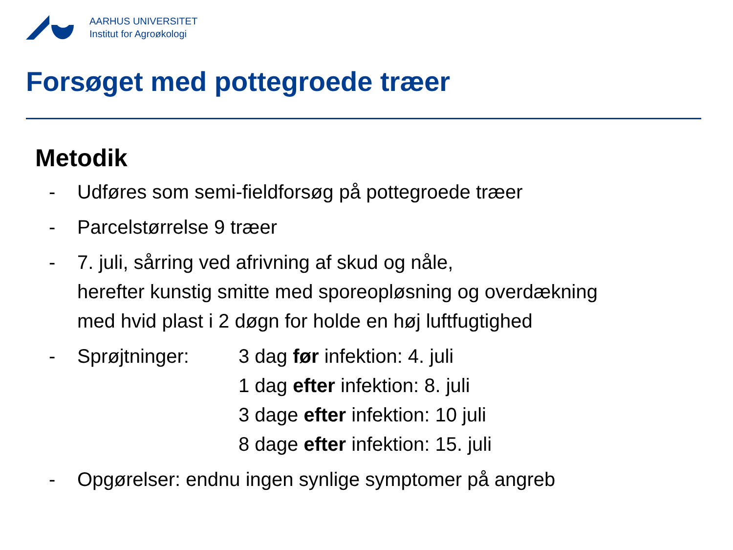AARHUS UNIVERSITET
Institut for Agroøkologi
Forsøget med pottegroede træer
Metodik
- Udføres som semi-fieldforsøg på pottegroede træer
- Parcelstørrelse 9 træer
- 7. juli, sårring ved afrivning af skud og nåle,
herefter kunstig smitte med sporeopløsning og overdækning
med hvid plast i 2 døgn for holde en høj luftfugtighed
- Sprøjtninger: 3 dag før infektion: 4. juli
1 dag efter infektion: 8. juli
3 dage efter infektion: 10 juli
8 dage efter infektion: 15. juli
- Opgørelser: endnu ingen synlige symptomer på angreb